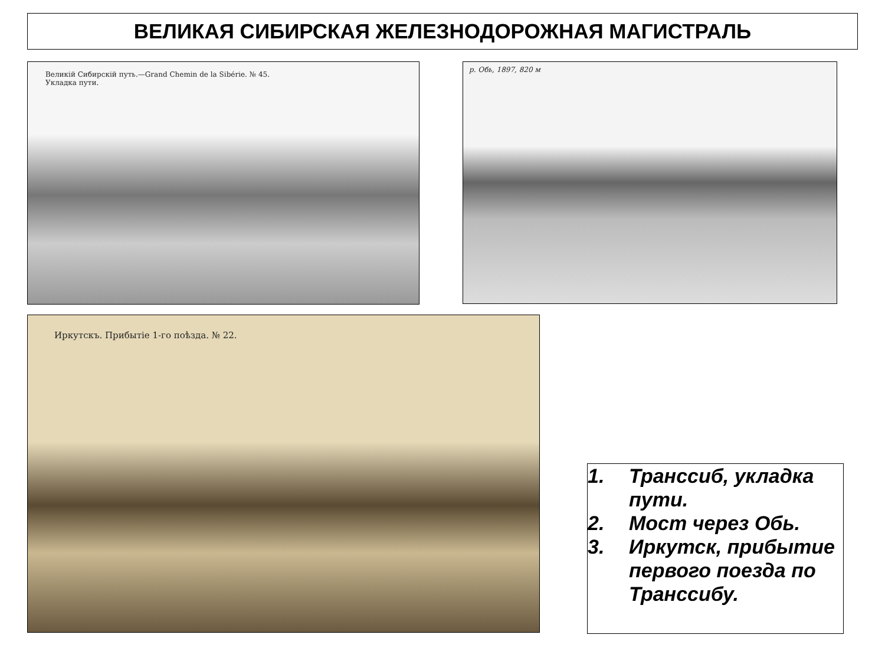ВЕЛИКАЯ СИБИРСКАЯ ЖЕЛЕЗНОДОРОЖНАЯ МАГИСТРАЛЬ
Великій Сибирскій путь.—Grand Chemin de la Sibérie. № 45.
Укладка пути.
р. Обь, 1897, 820 м
Иркутскъ. Прибытіе 1-го поѣзда. № 22.
1. Транссиб, укладка пути.
2. Мост через Обь.
3. Иркутск, прибытие первого поезда по Транссибу.